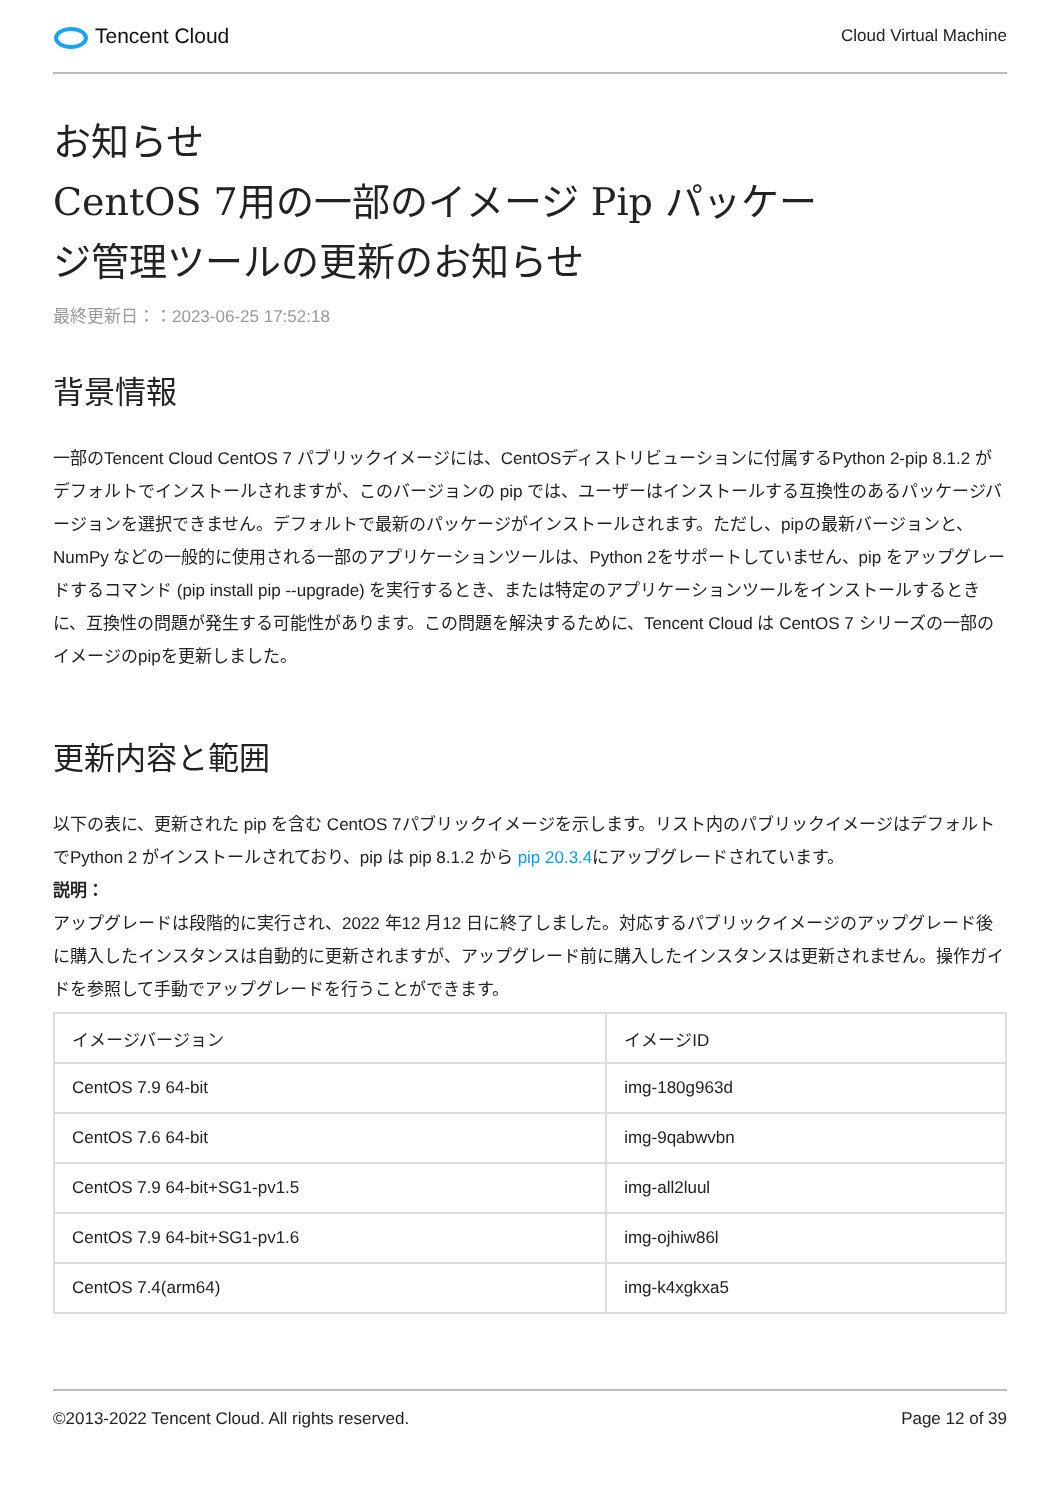Tencent Cloud
Cloud Virtual Machine
お知らせ
CentOS 7用の一部のイメージ Pip パッケー
ジ管理ツールの更新のお知らせ
最終更新日：：2023-06-25 17:52:18
背景情報
一部のTencent Cloud CentOS 7 パブリックイメージには、CentOSディストリビューションに付属するPython 2-pip 8.1.2 がデフォルトでインストールされますが、このバージョンの pip では、ユーザーはインストールする互換性のあるパッケージバージョンを選択できません。デフォルトで最新のパッケージがインストールされます。ただし、pipの最新バージョンと、NumPy などの一般的に使用される一部のアプリケーションツールは、Python 2をサポートしていません、pip をアップグレードするコマンド (pip install pip --upgrade) を実行するとき、または特定のアプリケーションツールをインストールするときに、互換性の問題が発生する可能性があります。この問題を解決するために、Tencent Cloud は CentOS 7 シリーズの一部のイメージのpipを更新しました。
更新内容と範囲
以下の表に、更新された pip を含む CentOS 7パブリックイメージを示します。リスト内のパブリックイメージはデフォルトでPython 2 がインストールされており、pip は pip 8.1.2 から pip 20.3.4にアップグレードされています。
説明：
アップグレードは段階的に実行され、2022 年12 月12 日に終了しました。対応するパブリックイメージのアップグレード後に購入したインスタンスは自動的に更新されますが、アップグレード前に購入したインスタンスは更新されません。操作ガイドを参照して手動でアップグレードを行うことができます。
| イメージバージョン | イメージID |
| --- | --- |
| CentOS 7.9 64-bit | img-180g963d |
| CentOS 7.6 64-bit | img-9qabwvbn |
| CentOS 7.9 64-bit+SG1-pv1.5 | img-all2luul |
| CentOS 7.9 64-bit+SG1-pv1.6 | img-ojhiw86l |
| CentOS 7.4(arm64) | img-k4xgkxa5 |
©2013-2022 Tencent Cloud. All rights reserved. Page 12 of 39